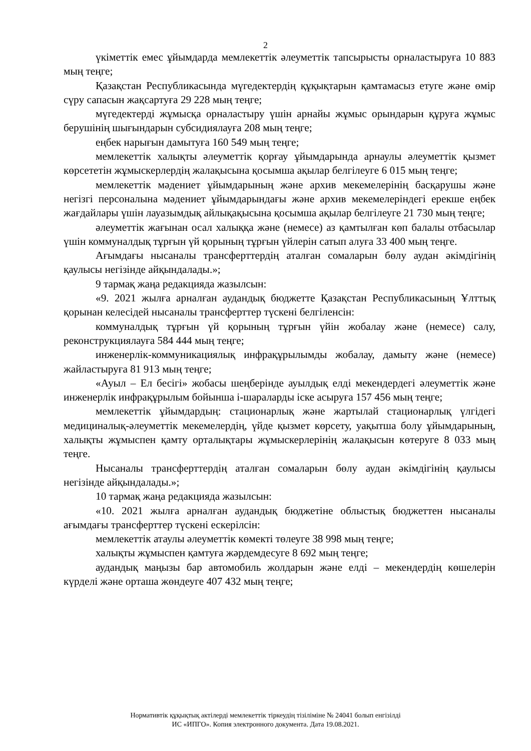2
үкіметтік емес ұйымдарда мемлекеттік әлеуметтік тапсырысты орналастыруға 10 883 мың теңге;
Қазақстан Республикасында мүгедектердің құқықтарын қамтамасыз етуге және өмір сүру сапасын жақсартуға 29 228 мың теңге;
мүгедектерді жұмысқа орналастыру үшін арнайы жұмыс орындарын құруға жұмыс берушінің шығындарын субсидиялауға 208 мың теңге;
еңбек нарығын дамытуға 160 549 мың теңге;
мемлекеттік халықты әлеуметтік қорғау ұйымдарында арнаулы әлеуметтік қызмет көрсететін жұмыскерлердің жалақысына қосымша ақылар белгілеуге 6 015 мың теңге;
мемлекеттік мәдениет ұйымдарының және архив мекемелерінің басқарушы және негізгі персоналына мәдениет ұйымдарындағы және архив мекемелеріндегі ерекше еңбек жағдайлары үшін лауазымдық айлықақысына қосымша ақылар белгілеуге 21 730 мың теңге;
әлеуметтік жағынан осал халыққа және (немесе) аз қамтылған көп балалы отбасылар үшін коммуналдық тұрғын үй қорының тұрғын үйлерін сатып алуға 33 400 мың теңге.
Ағымдағы нысаналы трансферттердің аталған сомаларын бөлу аудан әкімдігінің қаулысы негізінде айқындалады.»;
9 тармақ жаңа редакцияда жазылсын:
«9. 2021 жылға арналған аудандық бюджетте Қазақстан Республикасының Ұлттық қорынан келесідей нысаналы трансферттер түскені белгіленсін:
коммуналдық тұрғын үй қорының тұрғын үйін жобалау және (немесе) салу, реконструкциялауға 584 444 мың теңге;
инженерлік-коммуникациялық инфрақұрылымды жобалау, дамыту және (немесе) жайластыруға 81 913 мың теңге;
«Ауыл – Ел бесігі» жобасы шеңберінде ауылдық елді мекендердегі әлеуметтік және инженерлік инфрақұрылым бойынша і-шараларды іске асыруға 157 456 мың теңге;
мемлекеттік ұйымдардың: стационарлық және жартылай стационарлық үлгідегі медициналық-әлеуметтік мекемелердің, үйде қызмет көрсету, уақытша болу ұйымдарының, халықты жұмыспен қамту орталықтары жұмыскерлерінің жалақысын көтеруге 8 033 мың теңге.
Нысаналы трансферттердің аталған сомаларын бөлу аудан әкімдігінің қаулысы негізінде айқындалады.»;
10 тармақ жаңа редакцияда жазылсын:
«10. 2021 жылға арналған аудандық бюджетіне облыстық бюджеттен нысаналы ағымдағы трансферттер түскені ескерілсін:
мемлекеттік атаулы әлеуметтік көмекті төлеуге 38 998 мың теңге;
халықты жұмыспен қамтуға жәрдемдесуге 8 692 мың теңге;
аудандық маңызы бар автомобиль жолдарын және елді – мекендердің көшелерін күрделі және орташа жөндеуге 407 432 мың теңге;
Нормативтік құқықтық актілерді мемлекеттік тіркеудің тізіліміне № 24041 болып енгізілді
ИС «ИПГО». Копия электронного документа. Дата 19.08.2021.